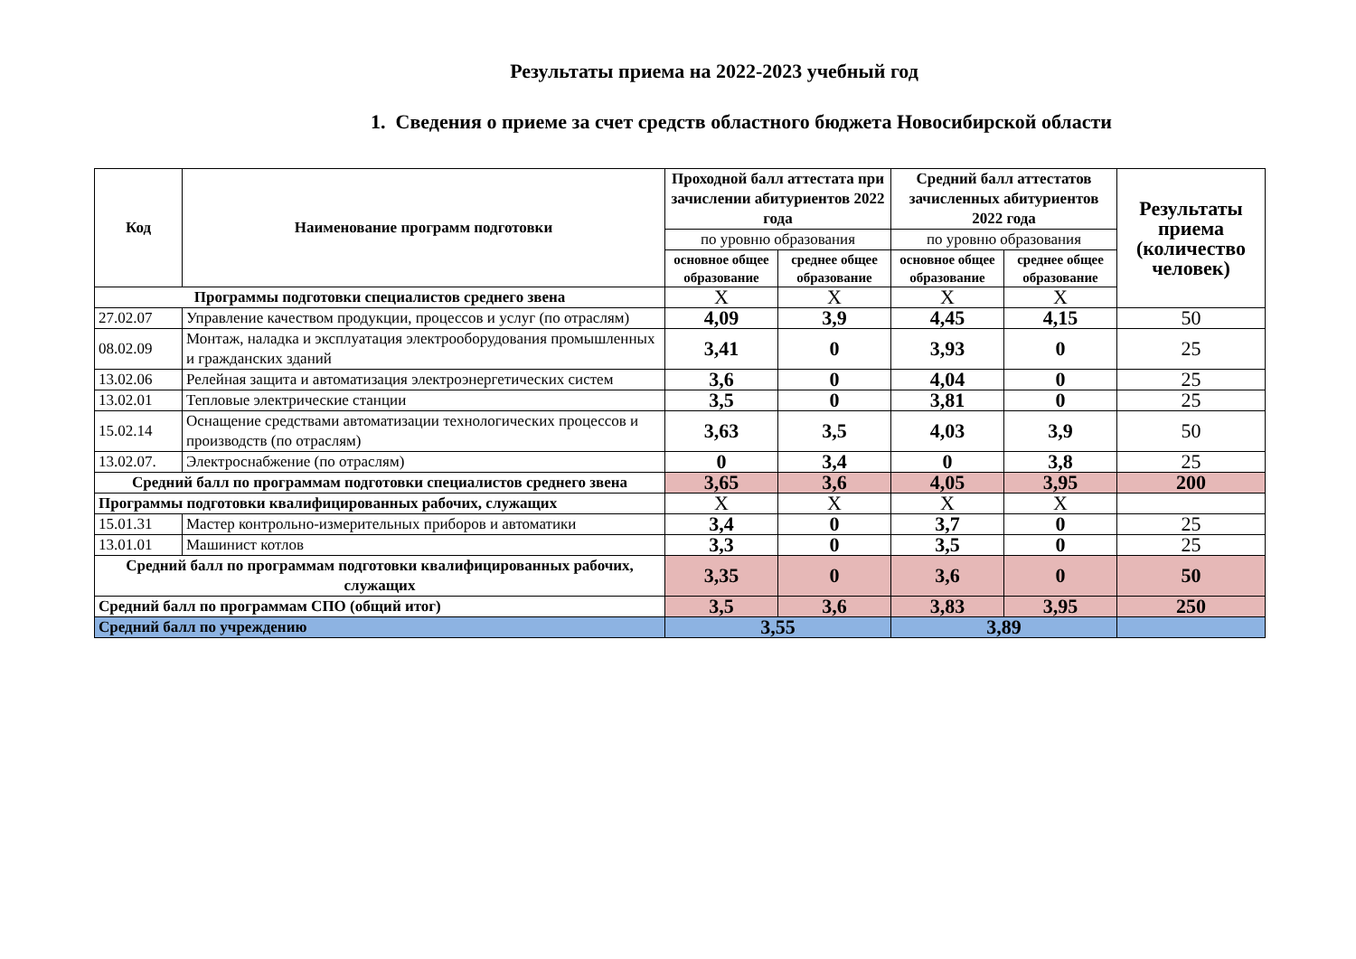Результаты приема на 2022-2023 учебный год
1. Сведения о приеме за счет средств областного бюджета Новосибирской области
| Код | Наименование программ подготовки | Проходной балл аттестата при зачислении абитуриентов 2022 года | | Средний балл аттестатов зачисленных абитуриентов 2022 года | | Результаты приема (количество человек) |
| --- | --- | --- | --- | --- | --- | --- |
| | | по уровню образования | | по уровню образования | | |
| | | основное общее образование | среднее общее образование | основное общее образование | среднее общее образование | |
| Программы подготовки специалистов среднего звена | | Х | Х | Х | Х | |
| 27.02.07 | Управление качеством продукции, процессов и услуг (по отраслям) | 4,09 | 3,9 | 4,45 | 4,15 | 50 |
| 08.02.09 | Монтаж, наладка и эксплуатация электрооборудования промышленных и гражданских зданий | 3,41 | 0 | 3,93 | 0 | 25 |
| 13.02.06 | Релейная защита и автоматизация электроэнергетических систем | 3,6 | 0 | 4,04 | 0 | 25 |
| 13.02.01 | Тепловые электрические станции | 3,5 | 0 | 3,81 | 0 | 25 |
| 15.02.14 | Оснащение средствами автоматизации технологических процессов и производств (по отраслям) | 3,63 | 3,5 | 4,03 | 3,9 | 50 |
| 13.02.07. | Электроснабжение (по отраслям) | 0 | 3,4 | 0 | 3,8 | 25 |
| Средний балл по программам подготовки специалистов среднего звена | | 3,65 | 3,6 | 4,05 | 3,95 | 200 |
| Программы подготовки квалифицированных рабочих, служащих | | Х | Х | Х | Х | |
| 15.01.31 | Мастер контрольно-измерительных приборов и автоматики | 3,4 | 0 | 3,7 | 0 | 25 |
| 13.01.01 | Машинист котлов | 3,3 | 0 | 3,5 | 0 | 25 |
| Средний балл по программам подготовки квалифицированных рабочих, служащих | | 3,35 | 0 | 3,6 | 0 | 50 |
| Средний балл по программам СПО (общий итог) | | 3,5 | 3,6 | 3,83 | 3,95 | 250 |
| Средний балл по учреждению | | 3,55 | | 3,89 | | |